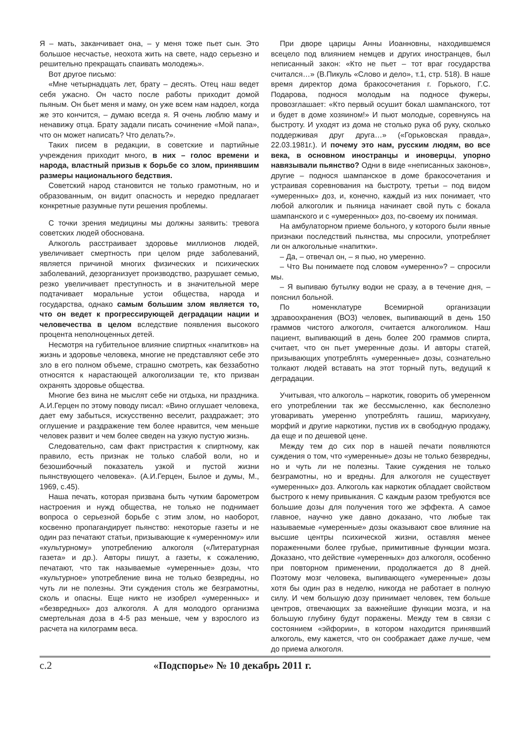Я – мать, заканчивает она, – у меня тоже пьет сын. Это большое несчастье, неохота жить на свете, надо серьезно и решительно прекращать спаивать молодежь».
Вот другое письмо:
«Мне четырнадцать лет, брату – десять. Отец наш ведет себя ужасно. Он часто после работы приходит домой пьяным. Он бьет меня и маму, он уже всем нам надоел, когда же это кончится, – думаю всегда я. Я очень люблю маму и ненавижу отца. Брату задали писать сочинение «Мой папа», что он может написать? Что делать?».
Таких писем в редакции, в советские и партийные учреждения приходит много, в них – голос времени и народа, властный призыв к борьбе со злом, принявшим размеры национального бедствия.
Советский народ становится не только грамотным, но и образованным, он видит опасность и нередко предлагает конкретные разумные пути решения проблемы.
С точки зрения медицины мы должны заявить: тревога советских людей обоснована.
Алкоголь расстраивает здоровье миллионов людей, увеличивает смертность при целом ряде заболеваний, является причиной многих физических и психических заболеваний, дезорганизует производство, разрушает семью, резко увеличивает преступность и в значительной мере подтачивает моральные устои общества, народа и государства, однако самым большим злом является то, что он ведет к прогрессирующей деградации нации и человечества в целом вследствие появления высокого процента неполноценных детей.
Несмотря на губительное влияние спиртных «напитков» на жизнь и здоровье человека, многие не представляют себе это зло в его полном объеме, страшно смотреть, как беззаботно относятся к нарастающей алкоголизации те, кто призван охранять здоровье общества.
Многие без вина не мыслят себе ни отдыха, ни праздника. А.И.Герцен по этому поводу писал: «Вино оглушает человека, дает ему забыться, искусственно веселит, раздражает; это оглушение и раздражение тем более нравится, чем меньше человек развит и чем более сведен на узкую пустую жизнь.
Следовательно, сам факт пристрастия к спиртному, как правило, есть признак не только слабой воли, но и безошибочный показатель узкой и пустой жизни пьянствующего человека». (А.И.Герцен, Былое и думы, М., 1969, с.45).
Наша печать, которая призвана быть чутким барометром настроения и нужд общества, не только не поднимает вопроса о серьезной борьбе с этим злом, но наоборот, косвенно пропагандирует пьянство: некоторые газеты и не один раз печатают статьи, призывающие к «умеренному» или «культурному» употреблению алкоголя («Литературная газета» и др.). Авторы пишут, а газеты, к сожалению, печатают, что так называемые «умеренные» дозы, что «культурное» употребление вина не только безвредны, но чуть ли не полезны. Эти суждения столь же безграмотны, сколь и опасны. Еще никто не изобрел «умеренных» и «безвредных» доз алкоголя. А для молодого организма смертельная доза в 4-5 раз меньше, чем у взрослого из расчета на килограмм веса.
При дворе царицы Анны Иоанновны, находившемся всецело под влиянием немцев и других иностранцев, был неписанный закон: «Кто не пьет – тот враг государства считался…» (В.Пикуль «Слово и дело», т.1, стр. 518). В наше время директор дома бракосочетания г. Горького, Г.С. Подарова, поднося молодым на подносе фужеры, провозглашает: «Кто первый осушит бокал шампанского, тот и будет в доме хозяином!» И пьют молодые, соревнуясь на быстроту. И уходят из дома не столько рука об руку, сколько поддерживая друг друга…» («Горьковская правда», 22.03.1981г.). И почему это нам, русским людям, во все века, в основном иностранцы и иноверцы, упорно навязывали пьянство? Одни в виде «неписанных законов», другие – поднося шампанское в доме бракосочетания и устраивая соревнования на быстроту, третьи – под видом «умеренных» доз, и, конечно, каждый из них понимает, что любой алкоголик и пьяница начинает свой путь с бокала шампанского и с «умеренных» доз, по-своему их понимая.
На амбулаторном приеме больного, у которого были явные признаки последствий пьянства, мы спросили, употребляет ли он алкогольные «напитки».
– Да, – отвечал он, – я пью, но умеренно.
– Что Вы понимаете под словом «умеренно»? – спросили мы.
– Я выпиваю бутылку водки не сразу, а в течение дня, – пояснил больной.
По номенклатуре Всемирной организации здравоохранения (ВОЗ) человек, выпивающий в день 150 граммов чистого алкоголя, считается алкоголиком. Наш пациент, выпивающий в день более 200 граммов спирта, считает, что он пьет умеренные дозы. И авторы статей, призывающих употреблять «умеренные» дозы, сознательно толкают людей вставать на этот торный путь, ведущий к деградации.
Учитывая, что алкоголь – наркотик, говорить об умеренном его употреблении так же бессмысленно, как бесполезно уговаривать умеренно употреблять гашиш, марихуану, морфий и другие наркотики, пустив их в свободную продажу, да еще и по дешевой цене.
Между тем до сих пор в нашей печати появляются суждения о том, что «умеренные» дозы не только безвредны, но и чуть ли не полезны. Такие суждения не только безграмотны, но и вредны. Для алкоголя не существует «умеренных» доз. Алкоголь как наркотик обладает свойством быстрого к нему привыкания. С каждым разом требуются все большие дозы для получения того же эффекта. А самое главное, научно уже давно доказано, что любые так называемые «умеренные» дозы оказывают свое влияние на высшие центры психической жизни, оставляя менее пораженными более грубые, примитивные функции мозга. Доказано, что действие «умеренных» доз алкоголя, особенно при повторном применении, продолжается до 8 дней. Поэтому мозг человека, выпивающего «умеренные» дозы хотя бы один раз в неделю, никогда не работает в полную силу. И чем большую дозу принимает человек, тем больше центров, отвечающих за важнейшие функции мозга, и на большую глубину будут поражены. Между тем в связи с состоянием «эйфории», в котором находится принявший алкоголь, ему кажется, что он соображает даже лучше, чем до приема алкоголя.
с.2 «Подспорье» № 10 декабрь 2011 г.